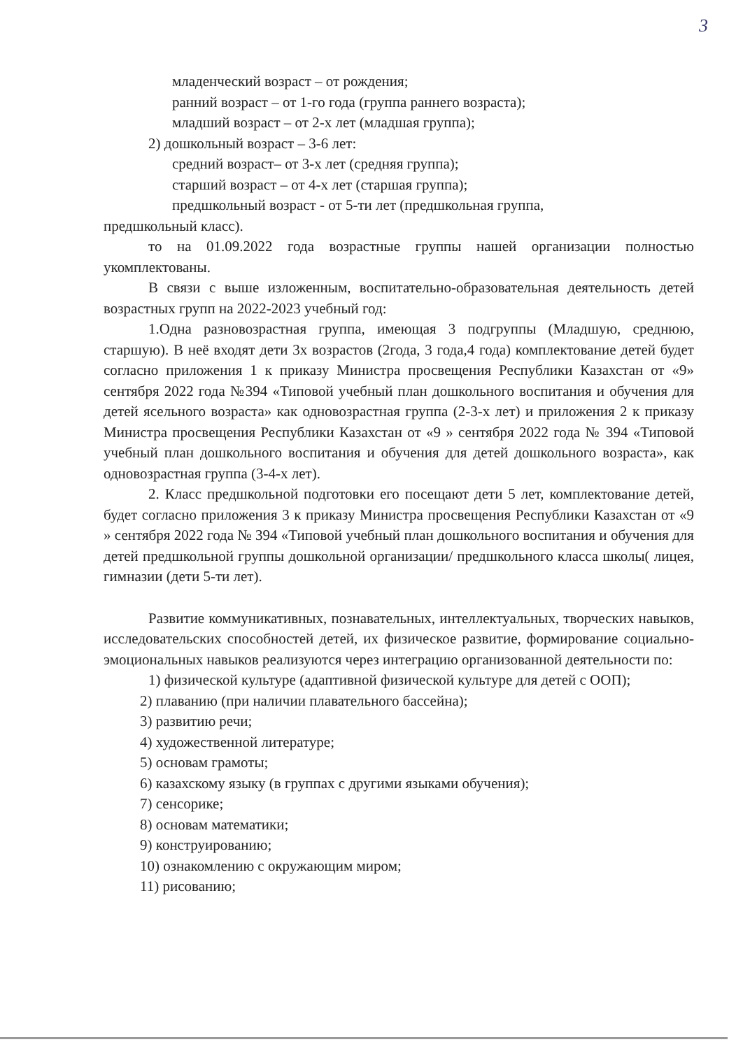3
младенческий возраст – от рождения;
ранний возраст – от 1-го года (группа раннего возраста);
младший возраст – от 2-х лет (младшая группа);
2) дошкольный возраст – 3-6 лет:
средний возраст– от 3-х лет (средняя группа);
старший возраст – от 4-х лет (старшая группа);
предшкольный возраст - от 5-ти лет (предшкольная группа,
предшкольный класс).
то на 01.09.2022 года возрастные группы нашей организации полностью укомплектованы.
В связи с выше изложенным, воспитательно-образовательная деятельность детей возрастных групп на 2022-2023 учебный год:
1.Одна разновозрастная группа, имеющая 3 подгруппы (Младшую, среднюю, старшую). В неё входят дети 3х возрастов (2года, 3 года,4 года) комплектование детей будет согласно приложения 1 к приказу Министра просвещения Республики Казахстан от «9» сентября 2022 года №394 «Типовой учебный план дошкольного воспитания и обучения для детей ясельного возраста» как одновозрастная группа (2-3-х лет) и приложения 2 к приказу Министра просвещения Республики Казахстан от «9 » сентября 2022 года № 394 «Типовой учебный план дошкольного воспитания и обучения для детей дошкольного возраста», как одновозрастная группа (3-4-х лет).
2. Класс предшкольной подготовки его посещают дети 5 лет, комплектование детей, будет согласно приложения 3 к приказу Министра просвещения Республики Казахстан от «9 » сентября 2022 года № 394 «Типовой учебный план дошкольного воспитания и обучения для детей предшкольной группы дошкольной организации/ предшкольного класса школы( лицея, гимназии (дети 5-ти лет).
Развитие коммуникативных, познавательных, интеллектуальных, творческих навыков, исследовательских способностей детей, их физическое развитие, формирование социально-эмоциональных навыков реализуются через интеграцию организованной деятельности по:
1) физической культуре (адаптивной физической культуре для детей с ООП);
2) плаванию (при наличии плавательного бассейна);
3) развитию речи;
4) художественной литературе;
5) основам грамоты;
6) казахскому языку (в группах с другими языками обучения);
7) сенсорике;
8) основам математики;
9) конструированию;
10) ознакомлению с окружающим миром;
11) рисованию;